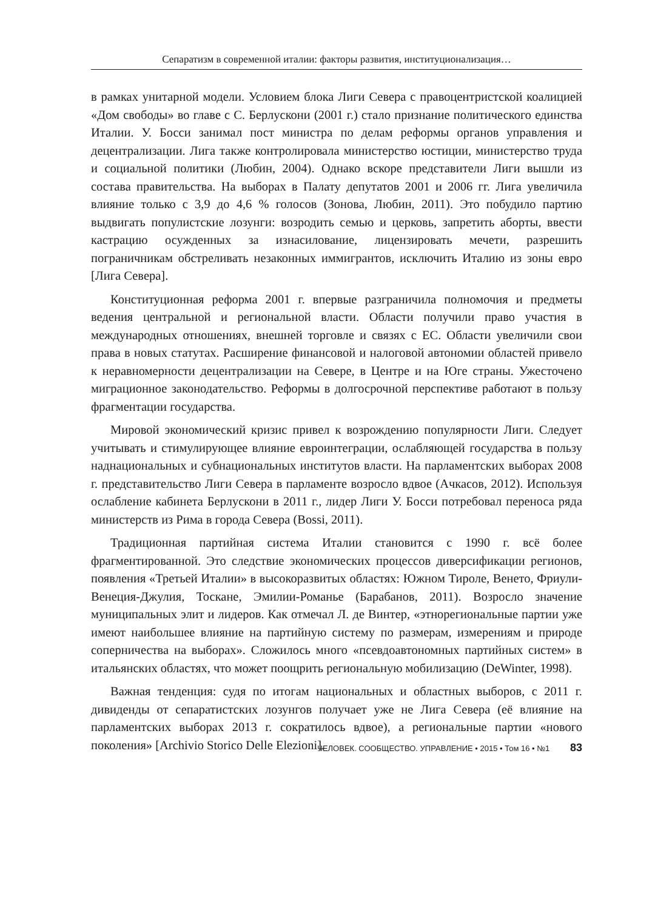Сепаратизм в современной италии: факторы развития, институционализация…
в рамках унитарной модели. Условием блока Лиги Севера с правоцентристской коалицией «Дом свободы» во главе с С. Берлускони (2001 г.) стало признание политического единства Италии. У. Босси занимал пост министра по делам реформы органов управления и децентрализации. Лига также контролировала министерство юстиции, министерство труда и социальной политики (Любин, 2004). Однако вскоре представители Лиги вышли из состава правительства. На выборах в Палату депутатов 2001 и 2006 гг. Лига увеличила влияние только с 3,9 до 4,6 % голосов (Зонова, Любин, 2011). Это побудило партию выдвигать популистские лозунги: возродить семью и церковь, запретить аборты, ввести кастрацию осужденных за изнасилование, лицензировать мечети, разрешить пограничникам обстреливать незаконных иммигрантов, исключить Италию из зоны евро [Лига Севера].
Конституционная реформа 2001 г. впервые разграничила полномочия и предметы ведения центральной и региональной власти. Области получили право участия в международных отношениях, внешней торговле и связях с ЕС. Области увеличили свои права в новых статутах. Расширение финансовой и налоговой автономии областей привело к неравномерности децентрализации на Севере, в Центре и на Юге страны. Ужесточено миграционное законодательство. Реформы в долгосрочной перспективе работают в пользу фрагментации государства.
Мировой экономический кризис привел к возрождению популярности Лиги. Следует учитывать и стимулирующее влияние евроинтеграции, ослабляющей государства в пользу наднациональных и субнациональных институтов власти. На парламентских выборах 2008 г. представительство Лиги Севера в парламенте возросло вдвое (Ачкасов, 2012). Используя ослабление кабинета Берлускони в 2011 г., лидер Лиги У. Босси потребовал переноса ряда министерств из Рима в города Севера (Bossi, 2011).
Традиционная партийная система Италии становится с 1990 г. всё более фрагментированной. Это следствие экономических процессов диверсификации регионов, появления «Третьей Италии» в высокоразвитых областях: Южном Тироле, Венето, Фриули-Венеция-Джулия, Тоскане, Эмилии-Романье (Барабанов, 2011). Возросло значение муниципальных элит и лидеров. Как отмечал Л. де Винтер, «этнорегиональные партии уже имеют наибольшее влияние на партийную систему по размерам, измерениям и природе соперничества на выборах». Сложилось много «псевдоавтономных партийных систем» в итальянских областях, что может поощрить региональную мобилизацию (DeWinter, 1998).
Важная тенденция: судя по итогам национальных и областных выборов, с 2011 г. дивиденды от сепаратистских лозунгов получает уже не Лига Севера (её влияние на парламентских выборах 2013 г. сократилось вдвое), а региональные партии «нового поколения» [Archivio Storico Delle Elezioni].
ЧЕЛОВЕК. СООБЩЕСТВО. УПРАВЛЕНИЕ • 2015 • Том 16 • №1 83